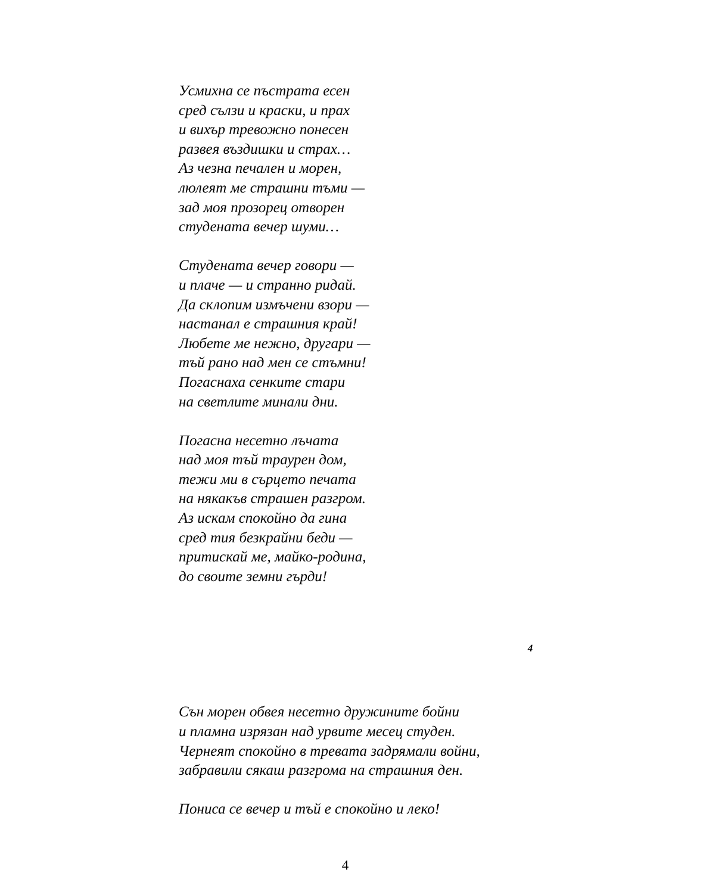Усмихна се пъстрата есен
сред сълзи и краски, и прах
и вихър тревожно понесен
развея въздишки и страх…
Аз чезна печален и морен,
люлеят ме страшни тъми —
зад моя прозорец отворен
студената вечер шуми…
Студената вечер говори —
и плаче — и странно ридай.
Да склопим измъчени взори —
настанал е страшния край!
Любете ме нежно, другари —
тъй рано над мен се стъмни!
Погаснаха сенките стари
на светлите минали дни.
Погасна несетно лъчата
над моя тъй траурен дом,
тежи ми в сърцето печата
на някакъв страшен разгром.
Аз искам спокойно да гина
сред тия безкрайни беди —
притискай ме, майко-родина,
до своите земни гърди!
4
Сън морен обвея несетно дружините бойни
и пламна изрязан над урвите месец студен.
Чернеят спокойно в тревата задрямали войни,
забравили сякаш разгрома на страшния ден.
Пониса се вечер и тъй е спокойно и леко!
4